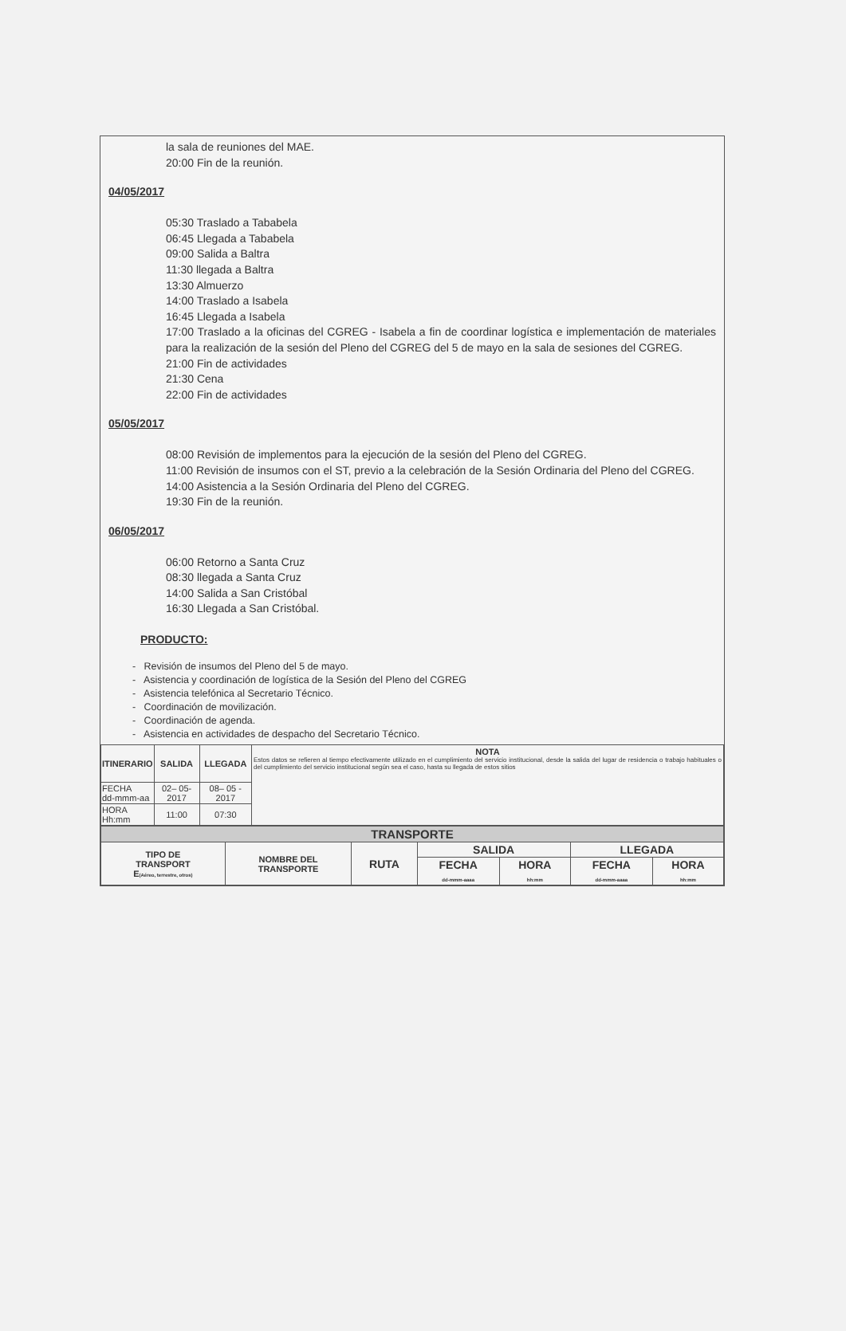la sala de reuniones del MAE.
20:00 Fin de la reunión.
04/05/2017
05:30 Traslado a Tababela
06:45 Llegada a Tababela
09:00 Salida a Baltra
11:30 llegada a Baltra
13:30 Almuerzo
14:00 Traslado a Isabela
16:45 Llegada a Isabela
17:00 Traslado a la oficinas del CGREG - Isabela a fin de coordinar logística e implementación de materiales para la realización de la sesión del Pleno del CGREG del 5 de mayo en la sala de sesiones del CGREG.
21:00 Fin de actividades
21:30 Cena
22:00 Fin de actividades
05/05/2017
08:00 Revisión de implementos para la ejecución de la sesión del Pleno del CGREG.
11:00 Revisión de insumos con el ST, previo a la celebración de la Sesión Ordinaria del Pleno del CGREG.
14:00 Asistencia a la Sesión Ordinaria del Pleno del CGREG.
19:30 Fin de la reunión.
06/05/2017
06:00 Retorno a Santa Cruz
08:30 llegada a Santa Cruz
14:00 Salida a San Cristóbal
16:30 Llegada a San Cristóbal.
PRODUCTO:
- Revisión de insumos del Pleno del 5 de mayo.
- Asistencia y coordinación de logística de la Sesión del Pleno del CGREG
- Asistencia telefónica al Secretario Técnico.
- Coordinación de movilización.
- Coordinación de agenda.
- Asistencia en actividades de despacho del Secretario Técnico.
| ITINERARIO | SALIDA | LLEGADA | NOTA Estos datos se refieren al tiempo efectivamente utilizado en el cumplimiento del servicio institucional, desde la salida del lugar de residencia o trabajo habituales o del cumplimiento del servicio institucional según sea el caso, hasta su llegada de estos sitios |
| FECHA dd-mmm-aa | 02– 05-2017 | 08– 05 - 2017 | |
| HORA Hh:mm | 11:00 | 07:30 | |
| TRANSPORTE | | | | | | |
| TIPO DE TRANSPORT E (Aéreo, terrestre, otros) | NOMBRE DEL TRANSPORTE | RUTA | SALIDA | | LLEGADA | |
| | | | FECHA dd-mmm-aaaa | HORA hh:mm | FECHA dd-mmm-aaaa | HORA hh:mm |